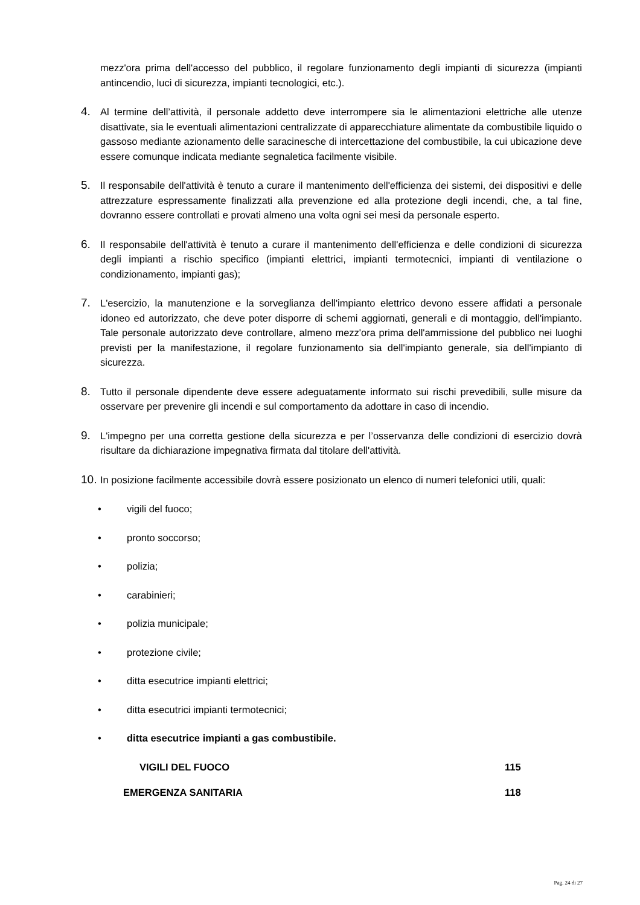mezz'ora prima dell'accesso del pubblico, il regolare funzionamento degli impianti di sicurezza (impianti antincendio, luci di sicurezza, impianti tecnologici, etc.).
4.
Al termine dell’attività, il personale addetto deve interrompere sia le alimentazioni elettriche alle utenze disattivate, sia le eventuali alimentazioni centralizzate di apparecchiature alimentate da combustibile liquido o gassoso mediante azionamento delle saracinesche di intercettazione del combustibile, la cui ubicazione deve essere comunque indicata mediante segnaletica facilmente visibile.
5.
Il responsabile dell'attività è tenuto a curare il mantenimento dell'efficienza dei sistemi, dei dispositivi e delle attrezzature espressamente finalizzati alla prevenzione ed alla protezione degli incendi, che, a tal fine, dovranno essere controllati e provati almeno una volta ogni sei mesi da personale esperto.
6.
Il responsabile dell'attività è tenuto a curare il mantenimento dell'efficienza e delle condizioni di sicurezza degli impianti a rischio specifico (impianti elettrici, impianti termotecnici, impianti di ventilazione o condizionamento, impianti gas);
7.
L'esercizio, la manutenzione e la sorveglianza dell'impianto elettrico devono essere affidati a personale idoneo ed autorizzato, che deve poter disporre di schemi aggiornati, generali e di montaggio, dell'impianto. Tale personale autorizzato deve controllare, almeno mezz'ora prima dell'ammissione del pubblico nei luoghi previsti per la manifestazione, il regolare funzionamento sia dell'impianto generale, sia dell'impianto di sicurezza.
8.
Tutto il personale dipendente deve essere adeguatamente informato sui rischi prevedibili, sulle misure da osservare per prevenire gli incendi e sul comportamento da adottare in caso di incendio.
9.
L'impegno per una corretta gestione della sicurezza e per l’osservanza delle condizioni di esercizio dovrà risultare da dichiarazione impegnativa firmata dal titolare dell'attività.
10.
In posizione facilmente accessibile dovrà essere posizionato un elenco di numeri telefonici utili, quali:
• vigili del fuoco;
• pronto soccorso;
• polizia;
• carabinieri;
• polizia municipale;
• protezione civile;
• ditta esecutrice impianti elettrici;
• ditta esecutrici impianti termotecnici;
• ditta esecutrice impianti a gas combustibile.
VIGILI DEL FUOCO 115
EMERGENZA SANITARIA 118
Pag. 24 di 27